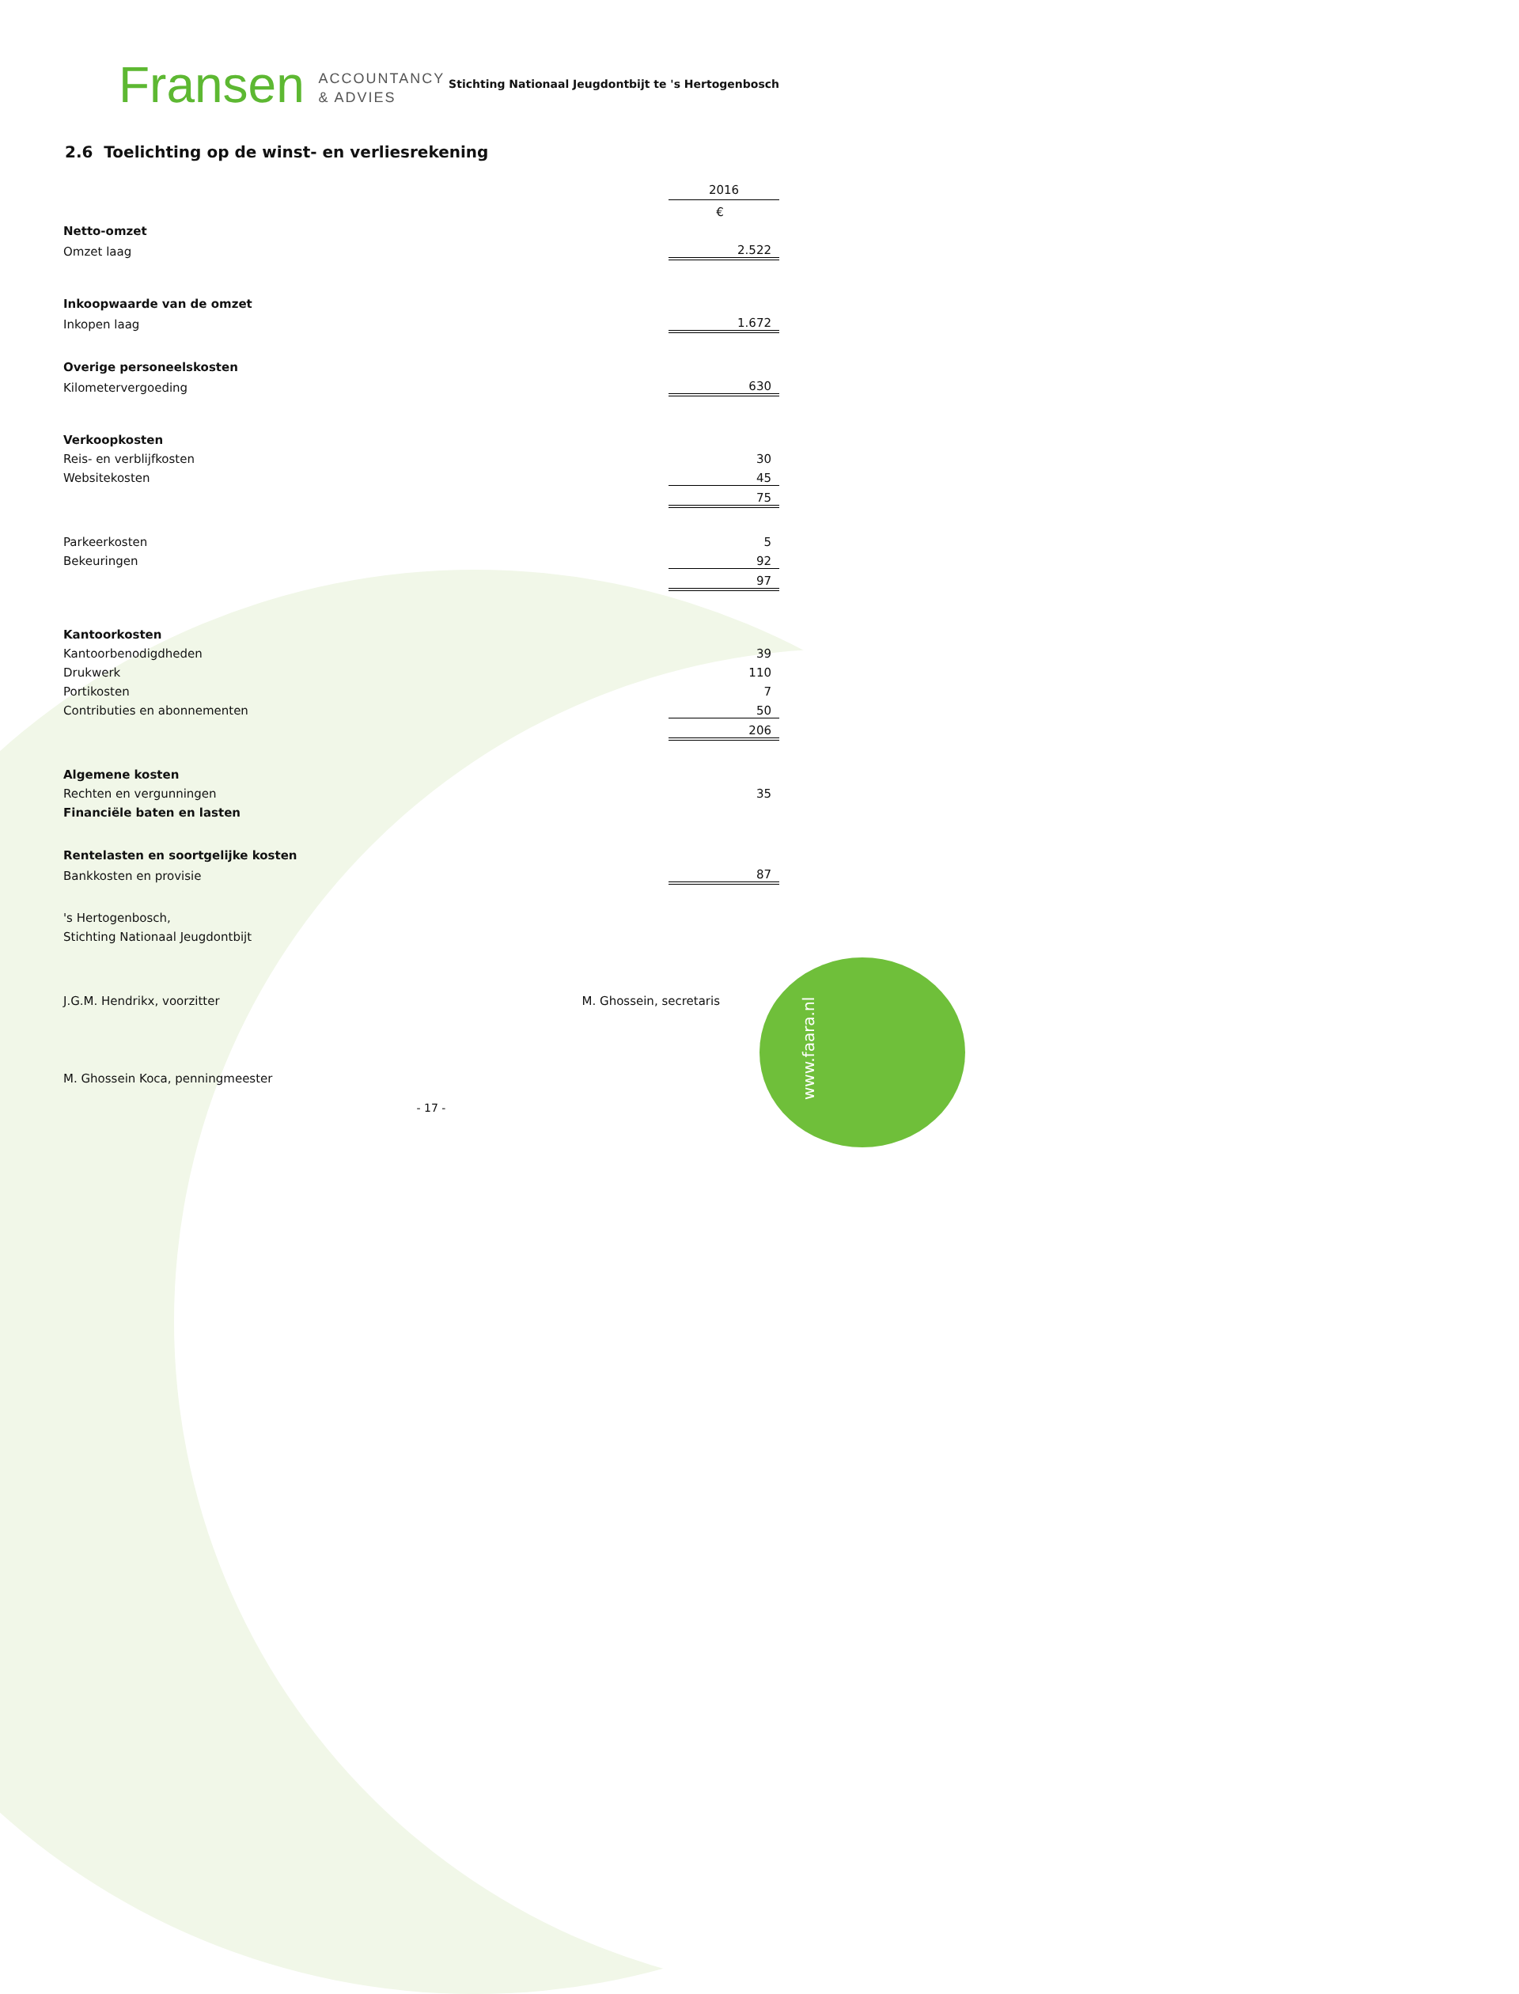www.faara.nl
Fransen ACCOUNTANCY
& ADVIES
Stichting Nationaal Jeugdontbijt te 's Hertogenbosch
2.6 Toelichting op de winst- en verliesrekening
| | 2016 |
| | € |
| Netto-omzet | |
| Omzet laag | 2.522 |
| Inkoopwaarde van de omzet | |
| Inkopen laag | 1.672 |
| Overige personeelskosten | |
| Kilometervergoeding | 630 |
| Verkoopkosten | |
| Reis- en verblijfkosten | 30 |
| Websitekosten | 45 |
| | 75 |
| Parkeerkosten | 5 |
| Bekeuringen | 92 |
| | 97 |
| Kantoorkosten | |
| Kantoorbenodigdheden | 39 |
| Drukwerk | 110 |
| Portikosten | 7 |
| Contributies en abonnementen | 50 |
| | 206 |
| Algemene kosten | |
| Rechten en vergunningen | 35 |
| Financiële baten en lasten | |
| Rentelasten en soortgelijke kosten | |
| Bankkosten en provisie | 87 |
's Hertogenbosch,
Stichting Nationaal Jeugdontbijt
J.G.M. Hendrikx, voorzitter M. Ghossein, secretaris
M. Ghossein Koca, penningmeester
- 17 -